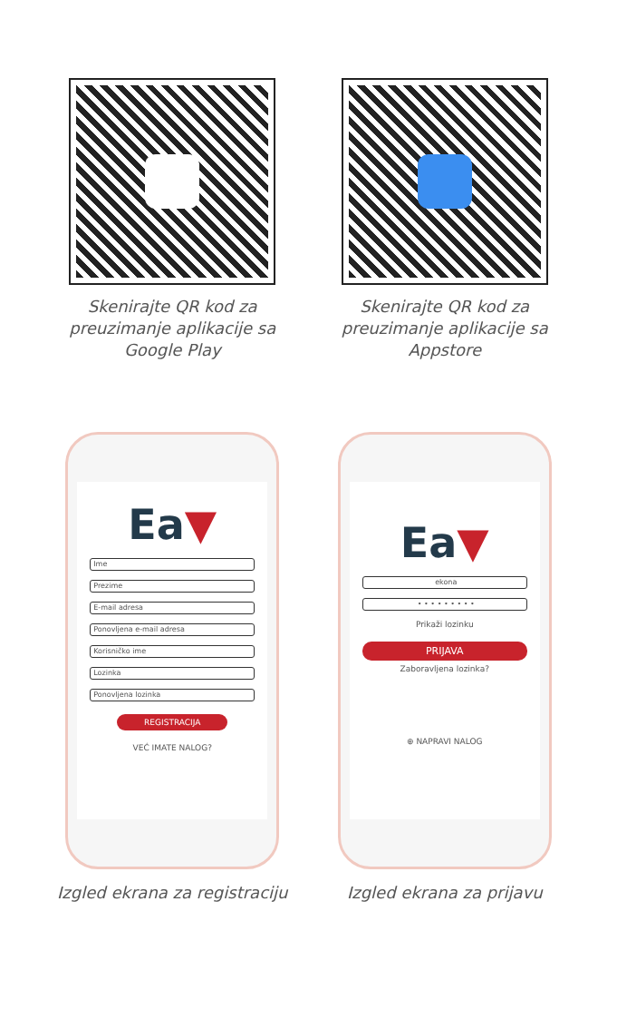Skenirajte QR kod za preuzimanje aplikacije sa Google Play
Skenirajte QR kod za preuzimanje aplikacije sa Appstore
Ea▼
Ime
Prezime
E-mail adresa
Ponovljena e-mail adresa
Korisničko ime
Lozinka
Ponovljena lozinka
REGISTRACIJA
VEĆ IMATE NALOG?
Izgled ekrana za registraciju
Ea▼
ekona
• • • • • • • • •
Prikaži lozinku
PRIJAVA
Zaboravljena lozinka?
⊕ NAPRAVI NALOG
Izgled ekrana za prijavu